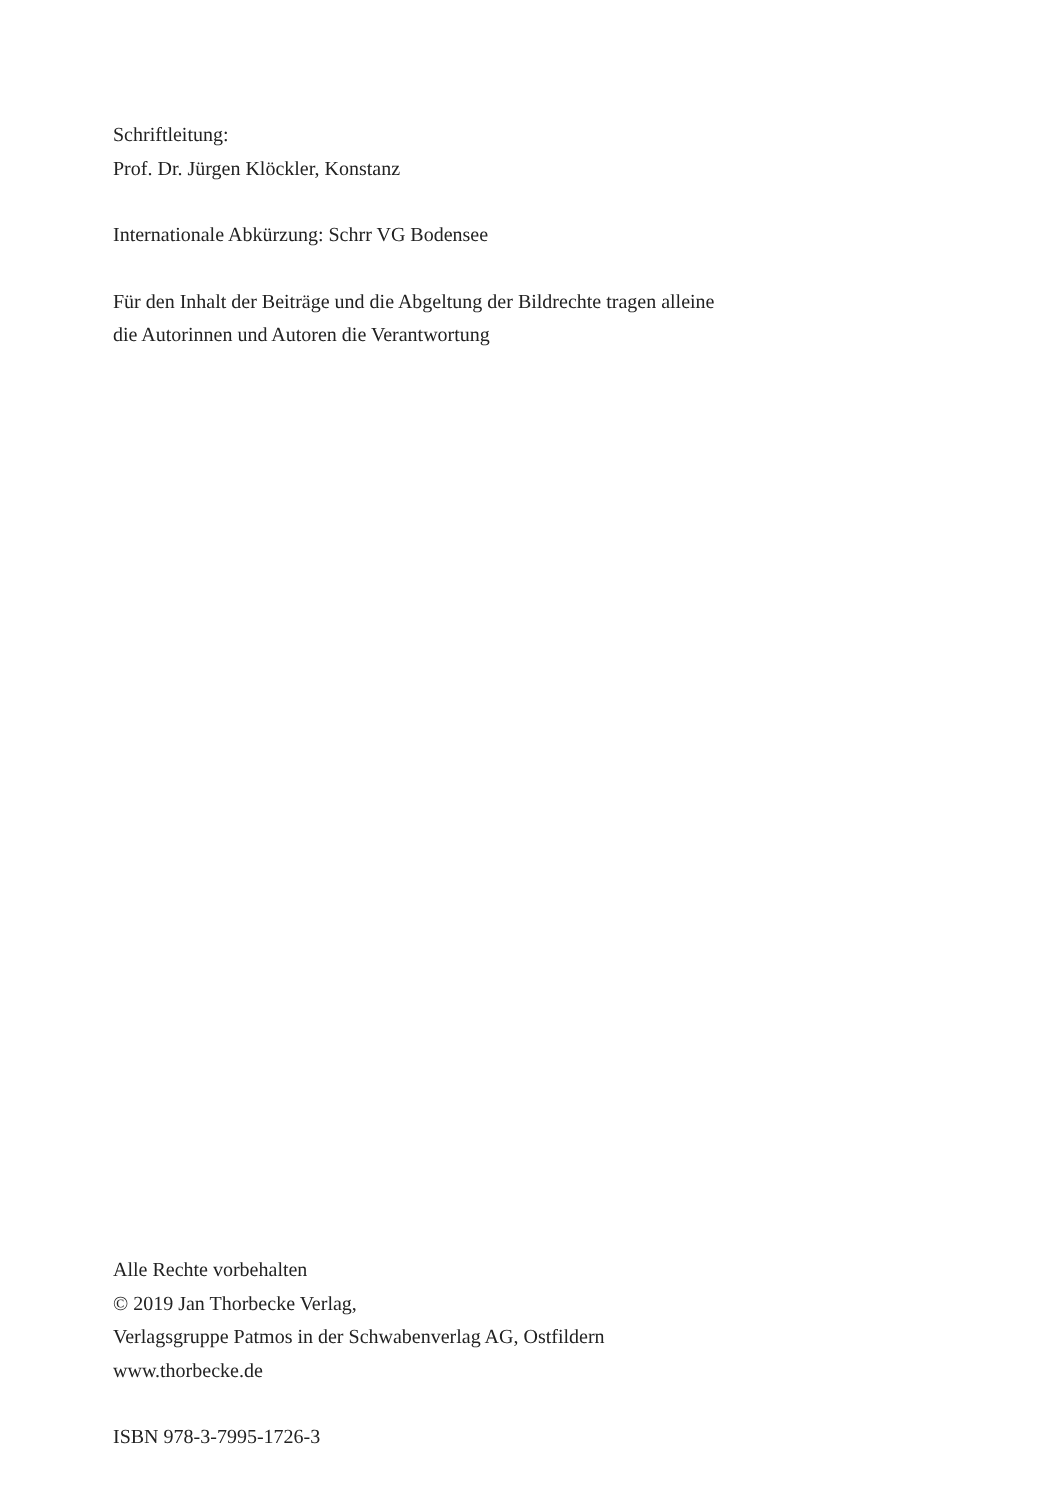Schriftleitung:
Prof. Dr. Jürgen Klöckler, Konstanz
Internationale Abkürzung: Schrr VG Bodensee
Für den Inhalt der Beiträge und die Abgeltung der Bildrechte tragen alleine
die Autorinnen und Autoren die Verantwortung
Alle Rechte vorbehalten
© 2019 Jan Thorbecke Verlag,
Verlagsgruppe Patmos in der Schwabenverlag AG, Ostfildern
www.thorbecke.de
ISBN 978-3-7995-1726-3